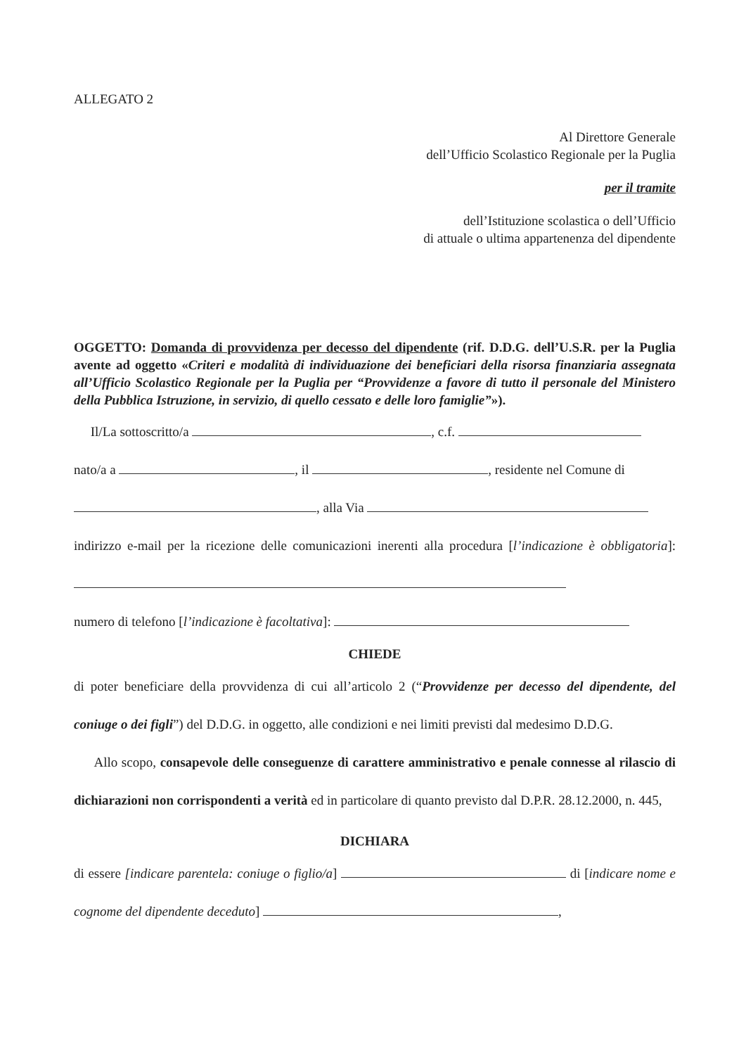ALLEGATO 2
Al Direttore Generale
dell’Ufficio Scolastico Regionale per la Puglia
per il tramite
dell’Istituzione scolastica o dell’Ufficio
di attuale o ultima appartenenza del dipendente
OGGETTO: Domanda di provvidenza per decesso del dipendente (rif. D.D.G. dell’U.S.R. per la Puglia avente ad oggetto «Criteri e modalità di individuazione dei beneficiari della risorsa finanziaria assegnata all’Ufficio Scolastico Regionale per la Puglia per “Provvidenze a favore di tutto il personale del Ministero della Pubblica Istruzione, in servizio, di quello cessato e delle loro famiglie”»).
Il/La sottoscritto/a , c.f.
nato/a a , il , residente nel Comune di
, alla Via
indirizzo e-mail per la ricezione delle comunicazioni inerenti alla procedura [l’indicazione è obbligatoria]:
numero di telefono [l’indicazione è facoltativa]:
CHIEDE
di poter beneficiare della provvidenza di cui all’articolo 2 (“Provvidenze per decesso del dipendente, del coniuge o dei figli”) del D.D.G. in oggetto, alle condizioni e nei limiti previsti dal medesimo D.D.G.
Allo scopo, consapevole delle conseguenze di carattere amministrativo e penale connesse al rilascio di dichiarazioni non corrispondenti a verità ed in particolare di quanto previsto dal D.P.R. 28.12.2000, n. 445,
DICHIARA
di essere [indicare parentela: coniuge o figlio/a] di [indicare nome e cognome del dipendente deceduto] ,